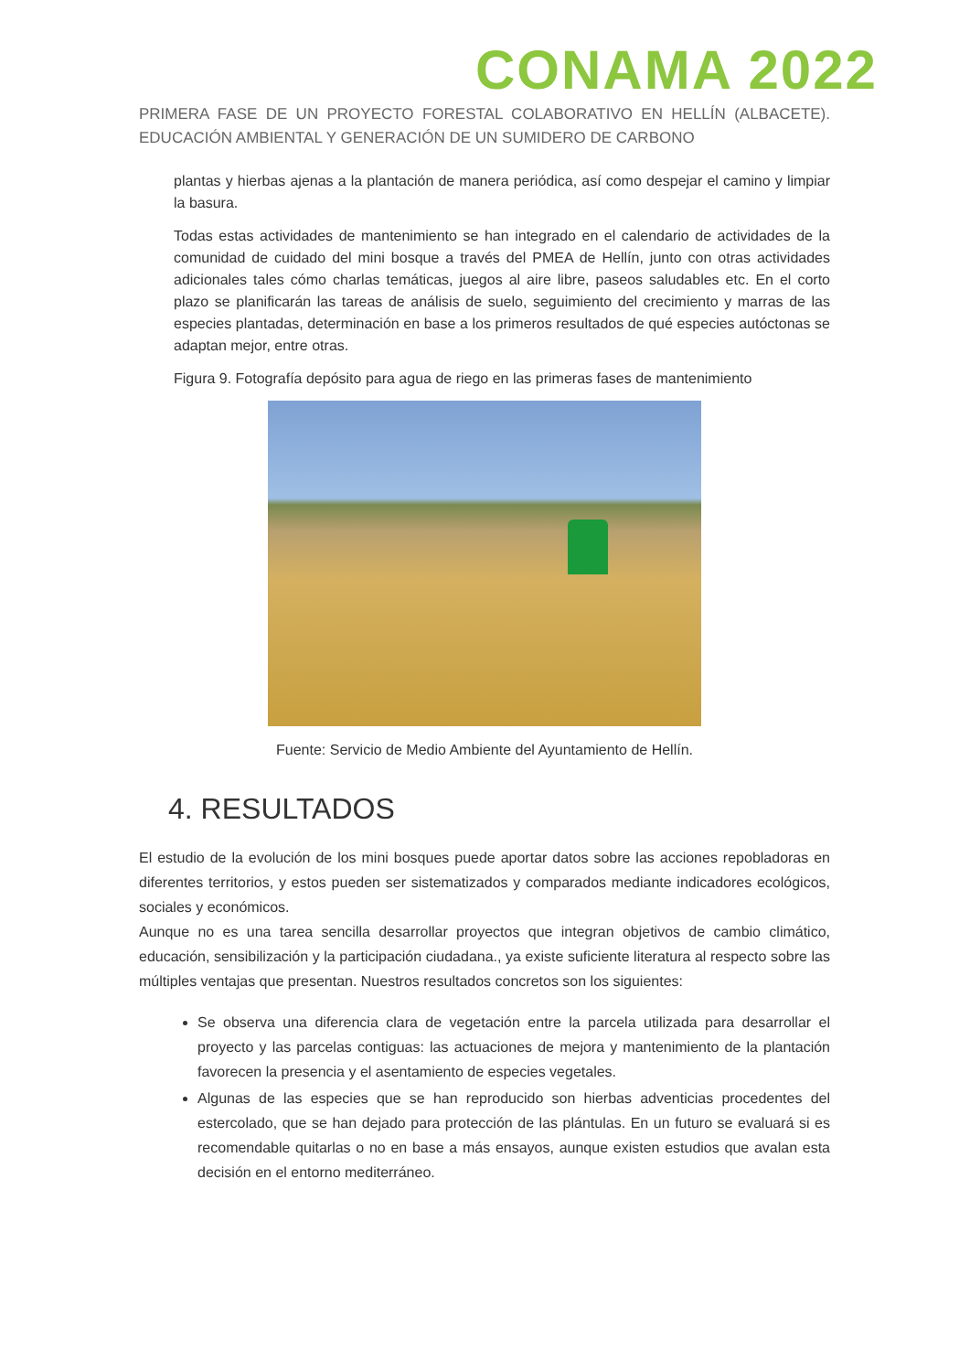CONAMA 2022
PRIMERA FASE DE UN PROYECTO FORESTAL COLABORATIVO EN HELLÍN (ALBACETE). EDUCACIÓN AMBIENTAL Y GENERACIÓN DE UN SUMIDERO DE CARBONO
plantas y hierbas ajenas a la plantación de manera periódica, así como despejar el camino y limpiar la basura.
Todas estas actividades de mantenimiento se han integrado en el calendario de actividades de la comunidad de cuidado del mini bosque a través del PMEA de Hellín, junto con otras actividades adicionales tales cómo charlas temáticas, juegos al aire libre, paseos saludables etc. En el corto plazo se planificarán las tareas de análisis de suelo, seguimiento del crecimiento y marras de las especies plantadas, determinación en base a los primeros resultados de qué especies autóctonas se adaptan mejor, entre otras.
Figura 9. Fotografía depósito para agua de riego en las primeras fases de mantenimiento
Fuente: Servicio de Medio Ambiente del Ayuntamiento de Hellín.
4. RESULTADOS
El estudio de la evolución de los mini bosques puede aportar datos sobre las acciones repobladoras en diferentes territorios, y estos pueden ser sistematizados y comparados mediante indicadores ecológicos, sociales y económicos.
Aunque no es una tarea sencilla desarrollar proyectos que integran objetivos de cambio climático, educación, sensibilización y la participación ciudadana., ya existe suficiente literatura al respecto sobre las múltiples ventajas que presentan. Nuestros resultados concretos son los siguientes:
Se observa una diferencia clara de vegetación entre la parcela utilizada para desarrollar el proyecto y las parcelas contiguas: las actuaciones de mejora y mantenimiento de la plantación favorecen la presencia y el asentamiento de especies vegetales.
Algunas de las especies que se han reproducido son hierbas adventicias procedentes del estercolado, que se han dejado para protección de las plántulas. En un futuro se evaluará si es recomendable quitarlas o no en base a más ensayos, aunque existen estudios que avalan esta decisión en el entorno mediterráneo.